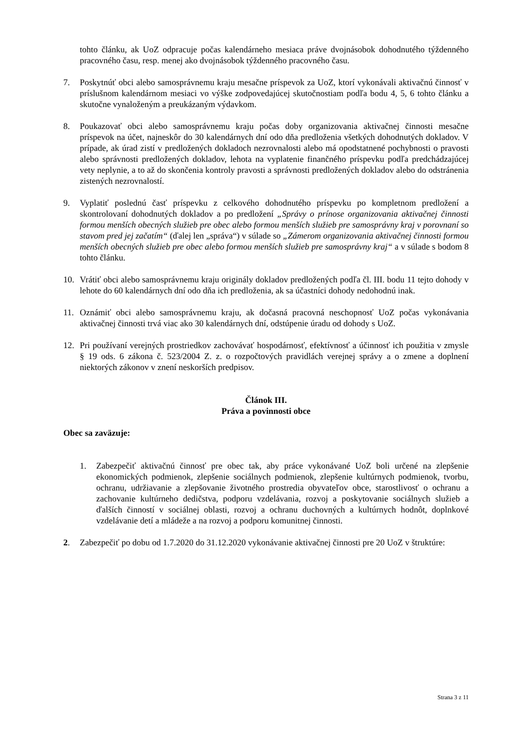tohto článku, ak UoZ odpracuje počas kalendárneho mesiaca práve dvojnásobok dohodnutého týždenného pracovného času, resp. menej ako dvojnásobok týždenného pracovného času.
7. Poskytnúť obci alebo samosprávnemu kraju mesačne príspevok za UoZ, ktorí vykonávali aktivačnú činnosť v príslušnom kalendárnom mesiaci vo výške zodpovedajúcej skutočnostiam podľa bodu 4, 5, 6 tohto článku a skutočne vynaloženým a preukázaným výdavkom.
8. Poukazovať obci alebo samosprávnemu kraju počas doby organizovania aktivačnej činnosti mesačne príspevok na účet, najneskôr do 30 kalendárnych dní odo dňa predloženia všetkých dohodnutých dokladov. V prípade, ak úrad zistí v predložených dokladoch nezrovnalosti alebo má opodstatnené pochybnosti o pravosti alebo správnosti predložených dokladov, lehota na vyplatenie finančného príspevku podľa predchádzajúcej vety neplynie, a to až do skončenia kontroly pravosti a správnosti predložených dokladov alebo do odstránenia zistených nezrovnalostí.
9. Vyplatiť poslednú časť príspevku z celkového dohodnutého príspevku po kompletnom predložení a skontrolovaní dohodnutých dokladov a po predložení „Správy o prínose organizovania aktivačnej činnosti formou menších obecných služieb pre obec alebo formou menších služieb pre samosprávny kraj v porovnaní so stavom pred jej začatím“ (ďalej len „správa“) v súlade so „Zámerom organizovania aktivačnej činnosti formou menších obecných služieb pre obec alebo formou menších služieb pre samosprávny kraj“ a v súlade s bodom 8 tohto článku.
10. Vrátiť obci alebo samosprávnemu kraju originály dokladov predložených podľa čl. III. bodu 11 tejto dohody v lehote do 60 kalendárnych dní odo dňa ich predloženia, ak sa účastníci dohody nedohodnú inak.
11. Oznámiť obci alebo samosprávnemu kraju, ak dočasná pracovná neschopnosť UoZ počas vykonávania aktivačnej činnosti trvá viac ako 30 kalendárnych dní, odstúpenie úradu od dohody s UoZ.
12. Pri používaní verejných prostriedkov zachovávať hospodárnosť, efektívnosť a účinnosť ich použitia v zmysle § 19 ods. 6 zákona č. 523/2004 Z. z. o rozpočtových pravidlách verejnej správy a o zmene a doplnení niektorých zákonov v znení neskorších predpisov.
Článok III.
Práva a povinnosti obce
Obec sa zaväzuje:
1. Zabezpečiť aktivačnú činnosť pre obec tak, aby práce vykonávané UoZ boli určené na zlepšenie ekonomických podmienok, zlepšenie sociálnych podmienok, zlepšenie kultúrnych podmienok, tvorbu, ochranu, udržiavanie a zlepšovanie životného prostredia obyvateľov obce, starostlivosť o ochranu a zachovanie kultúrneho dedičstva, podporu vzdelávania, rozvoj a poskytovanie sociálnych služieb a ďalších činností v sociálnej oblasti, rozvoj a ochranu duchovných a kultúrnych hodnôt, doplnkové vzdelávanie detí a mládeže a na rozvoj a podporu komunitnej činnosti.
2. Zabezpečiť po dobu od 1.7.2020 do 31.12.2020 vykonávanie aktivačnej činnosti pre 20 UoZ v štruktúre:
Strana 3 z 11